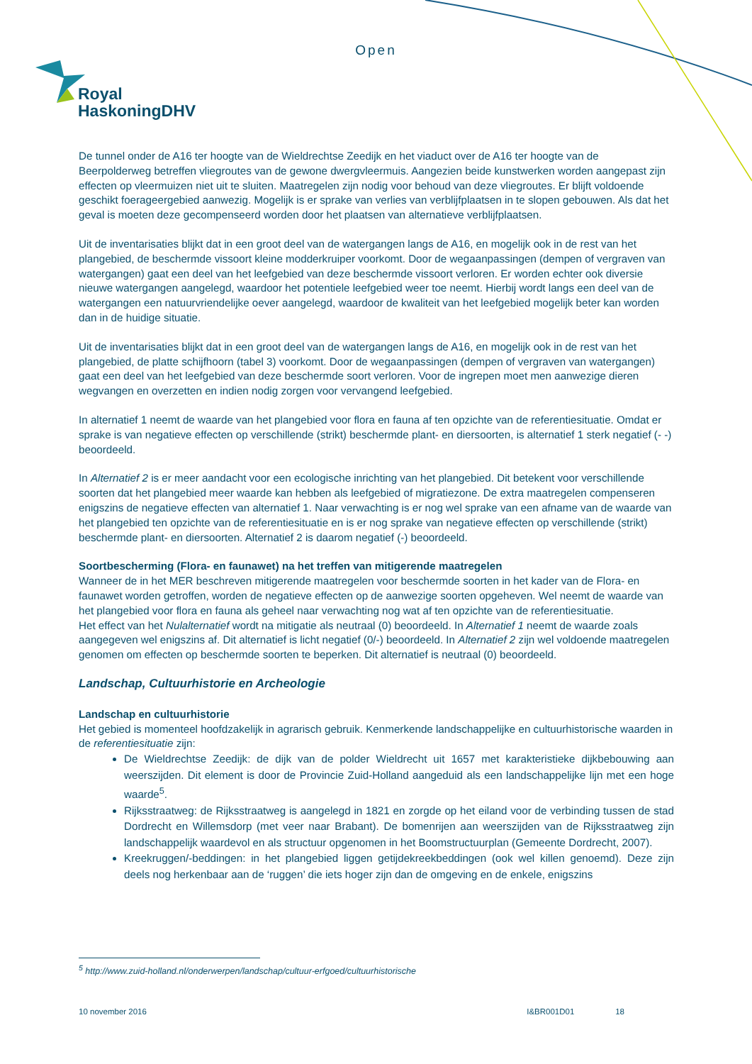Open
Royal
HaskoningDHV
De tunnel onder de A16 ter hoogte van de Wieldrechtse Zeedijk en het viaduct over de A16 ter hoogte van de Beerpolderweg betreffen vliegroutes van de gewone dwergvleermuis. Aangezien beide kunstwerken worden aangepast zijn effecten op vleermuizen niet uit te sluiten. Maatregelen zijn nodig voor behoud van deze vliegroutes. Er blijft voldoende geschikt foerageergebied aanwezig. Mogelijk is er sprake van verlies van verblijfplaatsen in te slopen gebouwen. Als dat het geval is moeten deze gecompenseerd worden door het plaatsen van alternatieve verblijfplaatsen.
Uit de inventarisaties blijkt dat in een groot deel van de watergangen langs de A16, en mogelijk ook in de rest van het plangebied, de beschermde vissoort kleine modderkruiper voorkomt. Door de wegaanpassingen (dempen of vergraven van watergangen) gaat een deel van het leefgebied van deze beschermde vissoort verloren. Er worden echter ook diversie nieuwe watergangen aangelegd, waardoor het potentiele leefgebied weer toe neemt. Hierbij wordt langs een deel van de watergangen een natuurvriendelijke oever aangelegd, waardoor de kwaliteit van het leefgebied mogelijk beter kan worden dan in de huidige situatie.
Uit de inventarisaties blijkt dat in een groot deel van de watergangen langs de A16, en mogelijk ook in de rest van het plangebied, de platte schijfhoorn (tabel 3) voorkomt. Door de wegaanpassingen (dempen of vergraven van watergangen) gaat een deel van het leefgebied van deze beschermde soort verloren. Voor de ingrepen moet men aanwezige dieren wegvangen en overzetten en indien nodig zorgen voor vervangend leefgebied.
In alternatief 1 neemt de waarde van het plangebied voor flora en fauna af ten opzichte van de referentiesituatie. Omdat er sprake is van negatieve effecten op verschillende (strikt) beschermde plant- en diersoorten, is alternatief 1 sterk negatief (- -) beoordeeld.
In Alternatief 2 is er meer aandacht voor een ecologische inrichting van het plangebied. Dit betekent voor verschillende soorten dat het plangebied meer waarde kan hebben als leefgebied of migratiezone. De extra maatregelen compenseren enigszins de negatieve effecten van alternatief 1. Naar verwachting is er nog wel sprake van een afname van de waarde van het plangebied ten opzichte van de referentiesituatie en is er nog sprake van negatieve effecten op verschillende (strikt) beschermde plant- en diersoorten. Alternatief 2 is daarom negatief (-) beoordeeld.
Soortbescherming (Flora- en faunawet) na het treffen van mitigerende maatregelen
Wanneer de in het MER beschreven mitigerende maatregelen voor beschermde soorten in het kader van de Flora- en faunawet worden getroffen, worden de negatieve effecten op de aanwezige soorten opgeheven. Wel neemt de waarde van het plangebied voor flora en fauna als geheel naar verwachting nog wat af ten opzichte van de referentiesituatie.
Het effect van het Nulalternatief wordt na mitigatie als neutraal (0) beoordeeld. In Alternatief 1 neemt de waarde zoals aangegeven wel enigszins af. Dit alternatief is licht negatief (0/-) beoordeeld. In Alternatief 2 zijn wel voldoende maatregelen genomen om effecten op beschermde soorten te beperken. Dit alternatief is neutraal (0) beoordeeld.
Landschap, Cultuurhistorie en Archeologie
Landschap en cultuurhistorie
Het gebied is momenteel hoofdzakelijk in agrarisch gebruik. Kenmerkende landschappelijke en cultuurhistorische waarden in de referentiesituatie zijn:
De Wieldrechtse Zeedijk: de dijk van de polder Wieldrecht uit 1657 met karakteristieke dijkbebouwing aan weerszijden. Dit element is door de Provincie Zuid-Holland aangeduid als een landschappelijke lijn met een hoge waarde<sup>5</sup>.
Rijksstraatweg: de Rijksstraatweg is aangelegd in 1821 en zorgde op het eiland voor de verbinding tussen de stad Dordrecht en Willemsdorp (met veer naar Brabant). De bomenrijen aan weerszijden van de Rijksstraatweg zijn landschappelijk waardevol en als structuur opgenomen in het Boomstructuurplan (Gemeente Dordrecht, 2007).
Kreekruggen/-beddingen: in het plangebied liggen getijdekreekbeddingen (ook wel killen genoemd). Deze zijn deels nog herkenbaar aan de ‘ruggen’ die iets hoger zijn dan de omgeving en de enkele, enigszins
<sup>5</sup> http://www.zuid-holland.nl/onderwerpen/landschap/cultuur-erfgoed/cultuurhistorische
10 november 2016 I&BR001D01 18